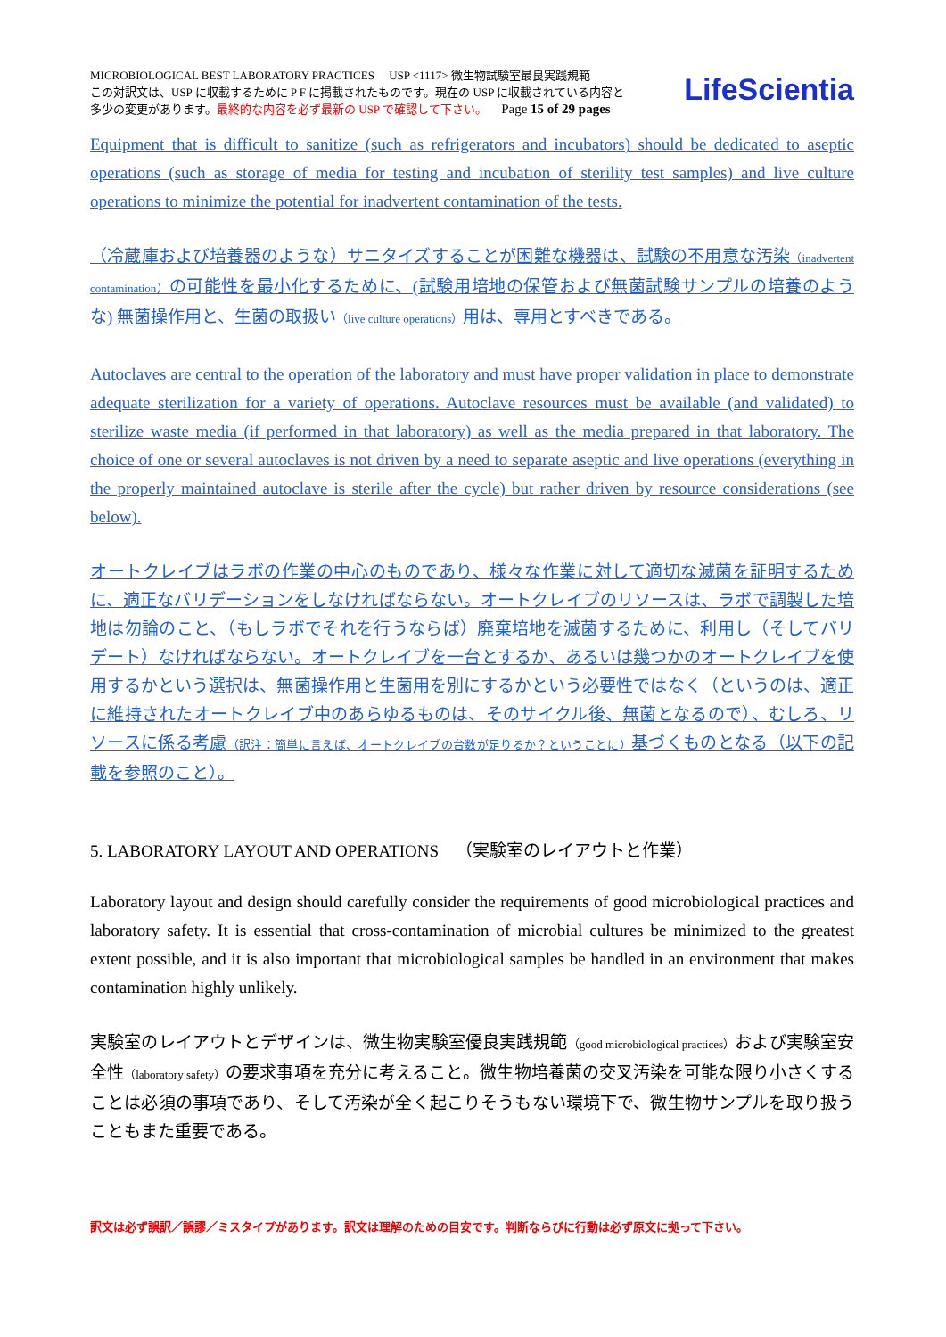MICROBIOLOGICAL BEST LABORATORY PRACTICES USP <1117> 微生物試験室最良実践規範
この対訳文は、USP に収載するために P F に掲載されたものです。現在の USP に収載されている内容と
多少の変更があります。最終的な内容を必ず最新の USP で確認して下さい。 Page 15 of 29 pages
LifeScientia
Equipment that is difficult to sanitize (such as refrigerators and incubators) should be dedicated to aseptic operations (such as storage of media for testing and incubation of sterility test samples) and live culture operations to minimize the potential for inadvertent contamination of the tests.
（冷蔵庫および培養器のような）サニタイズすることが困難な機器は、試験の不用意な汚染（inadvertent contamination）の可能性を最小化するために、(試験用培地の保管および無菌試験サンプルの培養のような) 無菌操作用と、生菌の取扱い（live culture operations）用は、専用とすべきである。
Autoclaves are central to the operation of the laboratory and must have proper validation in place to demonstrate adequate sterilization for a variety of operations. Autoclave resources must be available (and validated) to sterilize waste media (if performed in that laboratory) as well as the media prepared in that laboratory. The choice of one or several autoclaves is not driven by a need to separate aseptic and live operations (everything in the properly maintained autoclave is sterile after the cycle) but rather driven by resource considerations (see below).
オートクレイブはラボの作業の中心のものであり、様々な作業に対して適切な滅菌を証明するために、適正なバリデーションをしなければならない。オートクレイブのリソースは、ラボで調製した培地は勿論のこと、（もしラボでそれを行うならば）廃棄培地を滅菌するために、利用し（そしてバリデート）なければならない。オートクレイブを一台とするか、あるいは幾つかのオートクレイブを使用するかという選択は、無菌操作用と生菌用を別にするかという必要性ではなく（というのは、適正に維持されたオートクレイブ中のあらゆるものは、そのサイクル後、無菌となるので）、むしろ、リソースに係る考慮（訳注：簡単に言えば、オートクレイブの台数が足りるか？ということに）基づくものとなる（以下の記載を参照のこと）。
5. LABORATORY LAYOUT AND OPERATIONS （実験室のレイアウトと作業）
Laboratory layout and design should carefully consider the requirements of good microbiological practices and laboratory safety. It is essential that cross-contamination of microbial cultures be minimized to the greatest extent possible, and it is also important that microbiological samples be handled in an environment that makes contamination highly unlikely.
実験室のレイアウトとデザインは、微生物実験室優良実践規範（good microbiological practices）および実験室安全性（laboratory safety）の要求事項を充分に考えること。微生物培養菌の交叉汚染を可能な限り小さくすることは必須の事項であり、そして汚染が全く起こりそうもない環境下で、微生物サンプルを取り扱うこともまた重要である。
訳文は必ず誤訳／誤謬／ミスタイプがあります。訳文は理解のための目安です。判断ならびに行動は必ず原文に拠って下さい。